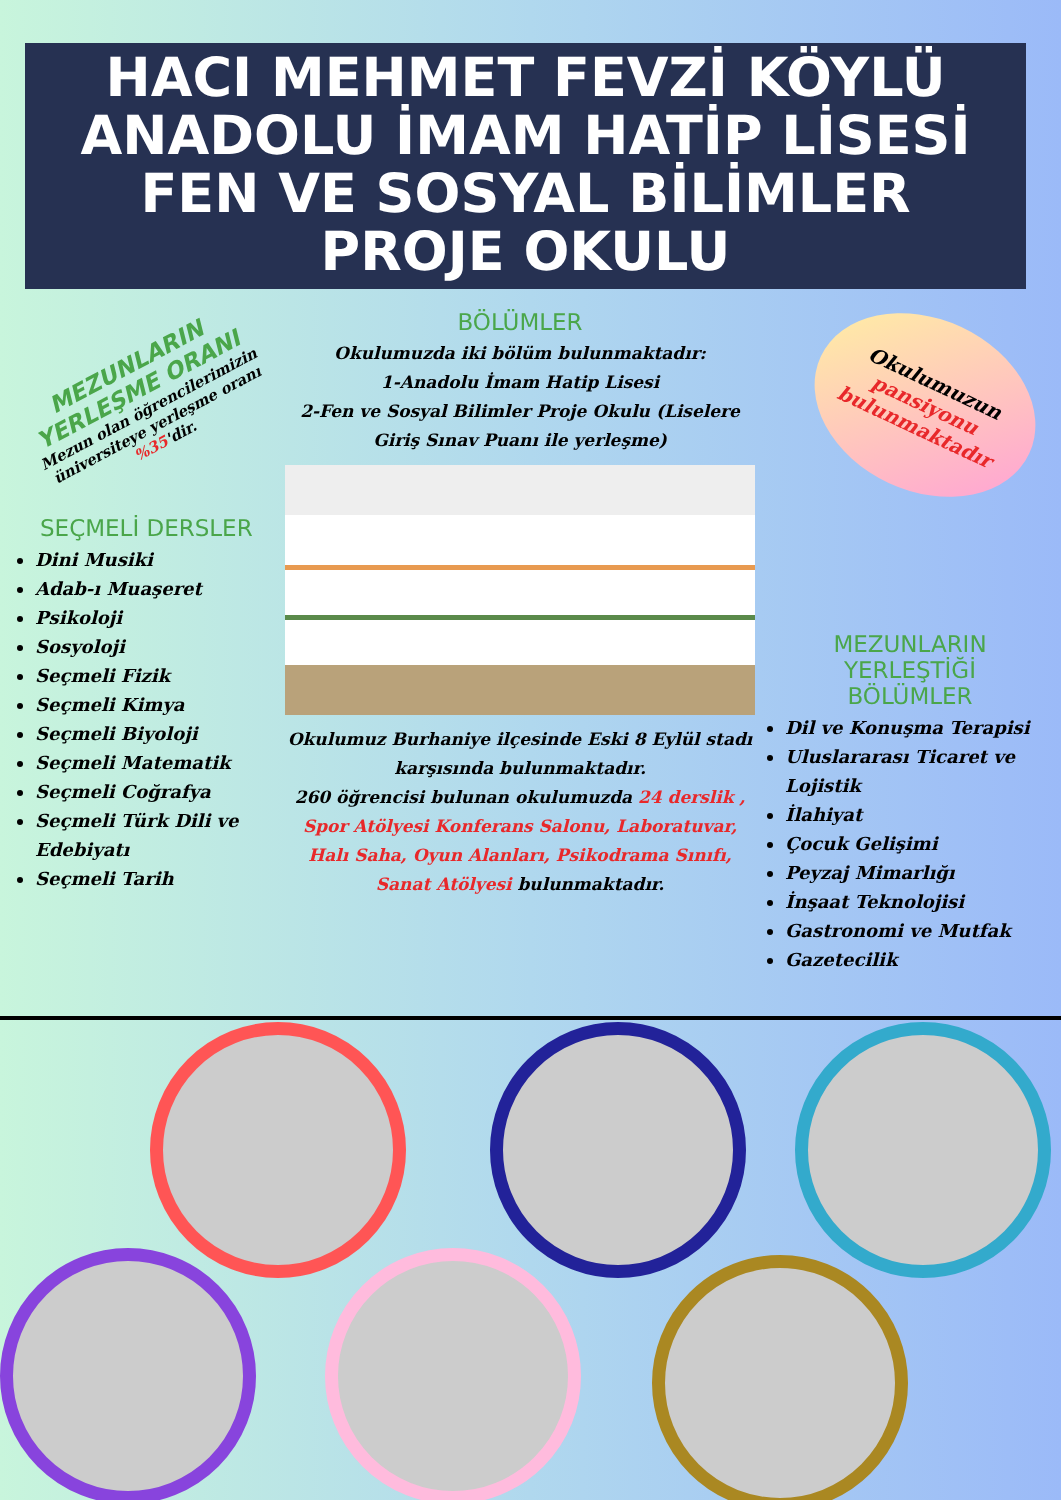HACI MEHMET FEVZİ KÖYLÜ
ANADOLU İMAM HATİP LİSESİ
FEN VE SOSYAL BİLİMLER
PROJE OKULU
MEZUNLARIN YERLEŞME ORANI
Mezun olan öğrencilerimizin üniversiteye yerleşme oranı %35'dir.
SEÇMELİ DERSLER
Dini Musiki
Adab-ı Muaşeret
Psikoloji
Sosyoloji
Seçmeli Fizik
Seçmeli Kimya
Seçmeli Biyoloji
Seçmeli Matematik
Seçmeli Coğrafya
Seçmeli Türk Dili ve Edebiyatı
Seçmeli Tarih
BÖLÜMLER
Okulumuzda iki bölüm bulunmaktadır:
1-Anadolu İmam Hatip Lisesi
2-Fen ve Sosyal Bilimler Proje Okulu (Liselere Giriş Sınav Puanı ile yerleşme)
Okulumuz Burhaniye ilçesinde Eski 8 Eylül stadı karşısında bulunmaktadır.
260 öğrencisi bulunan okulumuzda 24 derslik , Spor Atölyesi Konferans Salonu, Laboratuvar, Halı Saha, Oyun Alanları, Psikodrama Sınıfı, Sanat Atölyesi bulunmaktadır.
Okulumuzun pansiyonu bulunmaktadır
MEZUNLARIN
YERLEŞTİĞİ
BÖLÜMLER
Dil ve Konuşma Terapisi
Uluslararası Ticaret ve Lojistik
İlahiyat
Çocuk Gelişimi
Peyzaj Mimarlığı
İnşaat Teknolojisi
Gastronomi ve Mutfak
Gazetecilik